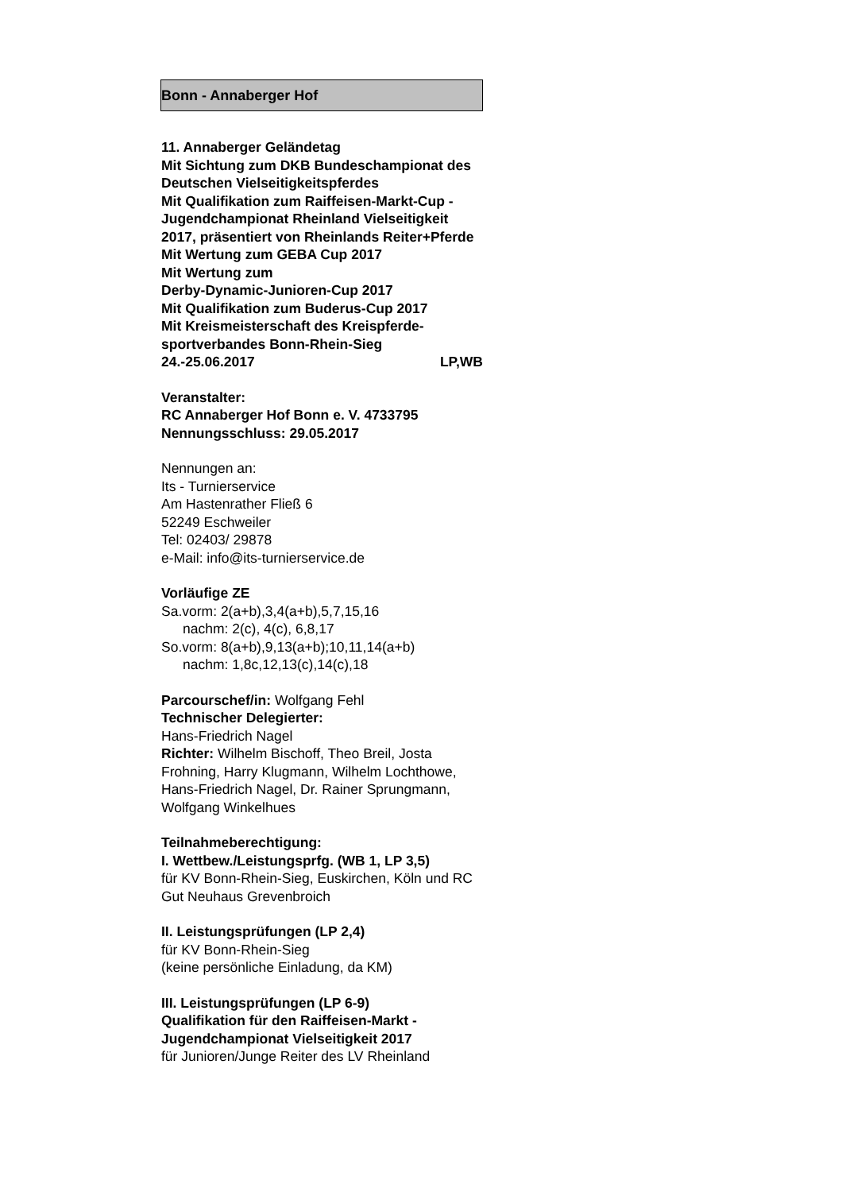Bonn - Annaberger Hof
11. Annaberger Geländetag
Mit Sichtung zum DKB Bundeschampionat des Deutschen Vielseitigkeitspferdes
Mit Qualifikation zum Raiffeisen-Markt-Cup - Jugendchampionat Rheinland Vielseitigkeit 2017, präsentiert von Rheinlands Reiter+Pferde
Mit Wertung zum GEBA Cup 2017
Mit Wertung zum
Derby-Dynamic-Junioren-Cup 2017
Mit Qualifikation zum Buderus-Cup 2017
Mit Kreismeisterschaft des Kreispferde-sportverbandes Bonn-Rhein-Sieg
24.-25.06.2017 LP,WB
Veranstalter:
RC Annaberger Hof Bonn e. V. 4733795
Nennungsschluss: 29.05.2017
Nennungen an:
Its - Turnierservice
Am Hastenrather Fließ 6
52249 Eschweiler
Tel: 02403/ 29878
e-Mail: info@its-turnierservice.de
Vorläufige ZE
Sa.vorm: 2(a+b),3,4(a+b),5,7,15,16
nachm: 2(c), 4(c), 6,8,17
So.vorm: 8(a+b),9,13(a+b);10,11,14(a+b)
nachm: 1,8c,12,13(c),14(c),18
Parcourschef/in: Wolfgang Fehl
Technischer Delegierter:
Hans-Friedrich Nagel
Richter: Wilhelm Bischoff, Theo Breil, Josta Frohning, Harry Klugmann, Wilhelm Lochthowe, Hans-Friedrich Nagel, Dr. Rainer Sprungmann, Wolfgang Winkelhues
Teilnahmeberechtigung:
I. Wettbew./Leistungsprfg. (WB 1, LP 3,5)
für KV Bonn-Rhein-Sieg, Euskirchen, Köln und RC Gut Neuhaus Grevenbroich
II. Leistungsprüfungen (LP 2,4)
für KV Bonn-Rhein-Sieg
(keine persönliche Einladung, da KM)
III. Leistungsprüfungen (LP 6-9)
Qualifikation für den Raiffeisen-Markt - Jugendchampionat Vielseitigkeit 2017
für Junioren/Junge Reiter des LV Rheinland